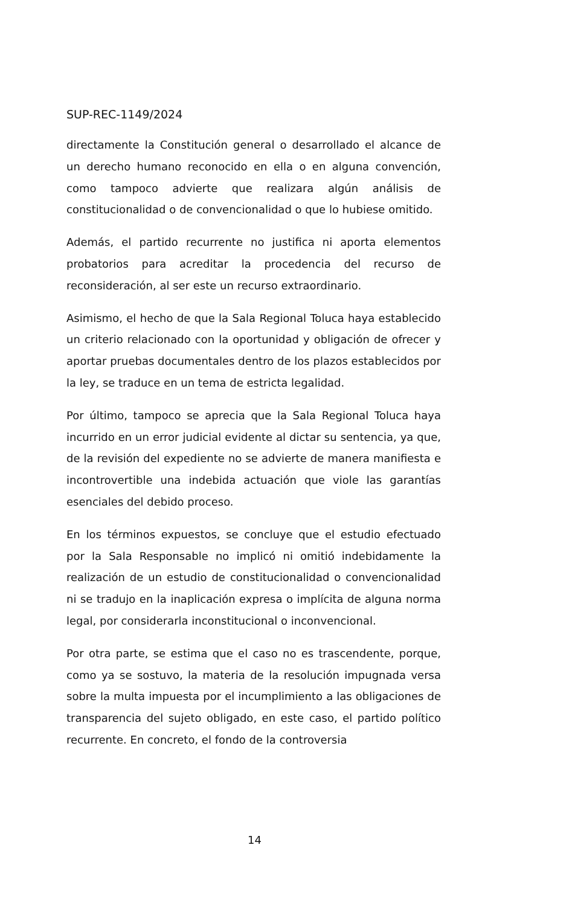SUP-REC-1149/2024
directamente la Constitución general o desarrollado el alcance de un derecho humano reconocido en ella o en alguna convención, como tampoco advierte que realizara algún análisis de constitucionalidad o de convencionalidad o que lo hubiese omitido.
Además, el partido recurrente no justifica ni aporta elementos probatorios para acreditar la procedencia del recurso de reconsideración, al ser este un recurso extraordinario.
Asimismo, el hecho de que la Sala Regional Toluca haya establecido un criterio relacionado con la oportunidad y obligación de ofrecer y aportar pruebas documentales dentro de los plazos establecidos por la ley, se traduce en un tema de estricta legalidad.
Por último, tampoco se aprecia que la Sala Regional Toluca haya incurrido en un error judicial evidente al dictar su sentencia, ya que, de la revisión del expediente no se advierte de manera manifiesta e incontrovertible una indebida actuación que viole las garantías esenciales del debido proceso.
En los términos expuestos, se concluye que el estudio efectuado por la Sala Responsable no implicó ni omitió indebidamente la realización de un estudio de constitucionalidad o convencionalidad ni se tradujo en la inaplicación expresa o implícita de alguna norma legal, por considerarla inconstitucional o inconvencional.
Por otra parte, se estima que el caso no es trascendente, porque, como ya se sostuvo, la materia de la resolución impugnada versa sobre la multa impuesta por el incumplimiento a las obligaciones de transparencia del sujeto obligado, en este caso, el partido político recurrente. En concreto, el fondo de la controversia
14